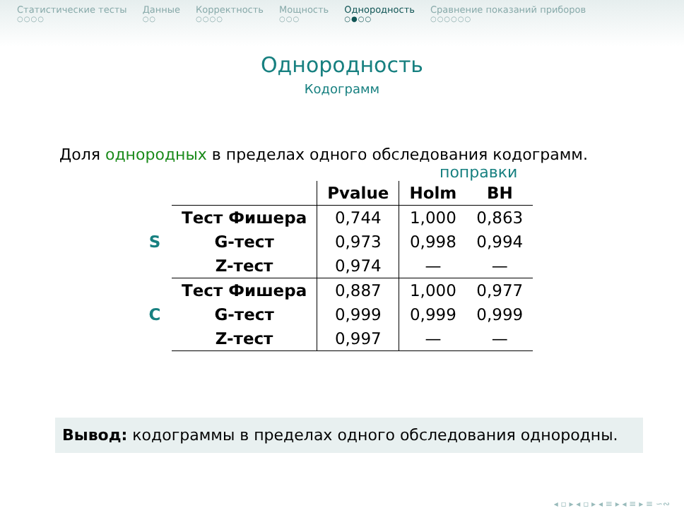Статистические тесты
○○○○
Данные
○○
Корректность
○○○○
Мощность
○○○
Однородность
○●○○
Сравнение показаний приборов
○○○○○○
Однородность
Кодограмм
Доля однородных в пределах одного обследования кодограмм.
поправки
| | | Pvalue | Holm | BH |
| S | Тест Фишера | 0,744 | 1,000 | 0,863 |
| | G-тест | 0,973 | 0,998 | 0,994 |
| | Z-тест | 0,974 | — | — |
| C | Тест Фишера | 0,887 | 1,000 | 0,977 |
| | G-тест | 0,999 | 0,999 | 0,999 |
| | Z-тест | 0,997 | — | — |
Вывод: кодограммы в пределах одного обследования однородны.
◂ ▫ ▸ ◂ ▫ ▸ ◂ ≡ ▸ ◂ ≡ ▸ ≡ ∽∾